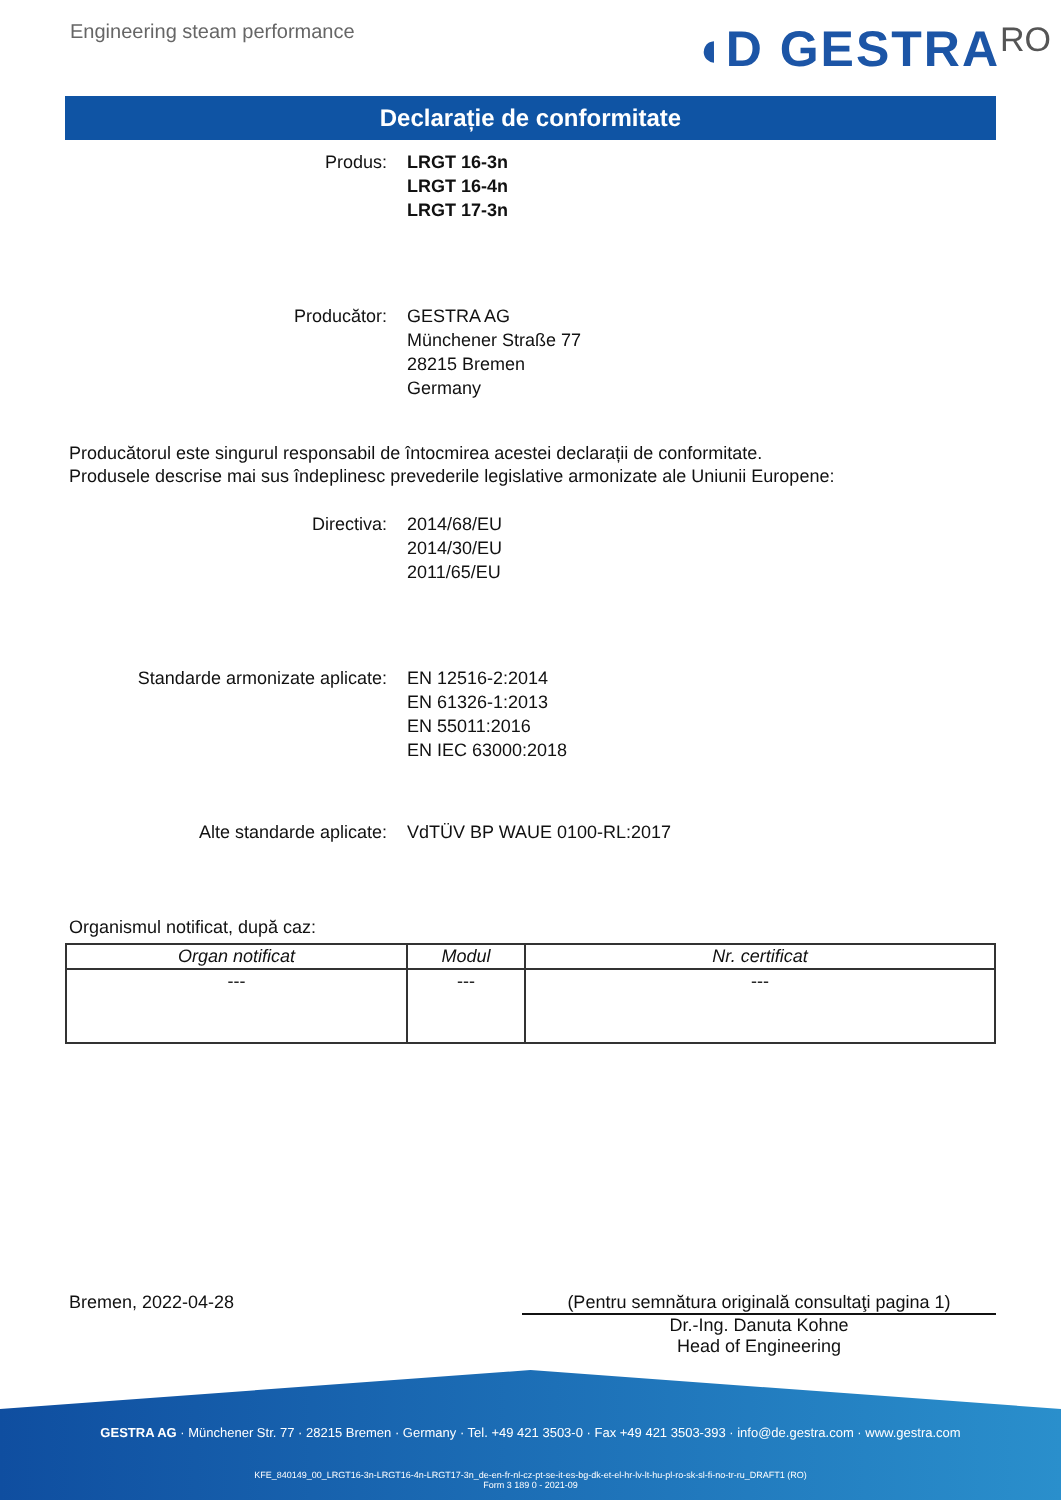Engineering steam performance
◖D GESTRA RO
Declarație de conformitate
Produs: LRGT 16-3n
LRGT 16-4n
LRGT 17-3n
Producător: GESTRA AG
Münchener Straße 77
28215 Bremen
Germany
Producătorul este singurul responsabil de întocmirea acestei declarații de conformitate.
Produsele descrise mai sus îndeplinesc prevederile legislative armonizate ale Uniunii Europene:
Directiva: 2014/68/EU
2014/30/EU
2011/65/EU
Standarde armonizate aplicate: EN 12516-2:2014
EN 61326-1:2013
EN 55011:2016
EN IEC 63000:2018
Alte standarde aplicate: VdTÜV BP WAUE 0100-RL:2017
Organismul notificat, după caz:
| Organ notificat | Modul | Nr. certificat |
| --- | --- | --- |
| --- | --- | --- |
Bremen, 2022-04-28 (Pentru semnătura originală consultaţi pagina 1)
Dr.-Ing. Danuta Kohne
Head of Engineering
GESTRA AG · Münchener Str. 77 · 28215 Bremen · Germany · Tel. +49 421 3503-0 · Fax +49 421 3503-393 · info@de.gestra.com · www.gestra.com
KFE_840149_00_LRGT16-3n-LRGT16-4n-LRGT17-3n_de-en-fr-nl-cz-pt-se-it-es-bg-dk-et-el-hr-lv-lt-hu-pl-ro-sk-sl-fi-no-tr-ru_DRAFT1 (RO)
Form 3 189 0 - 2021-09